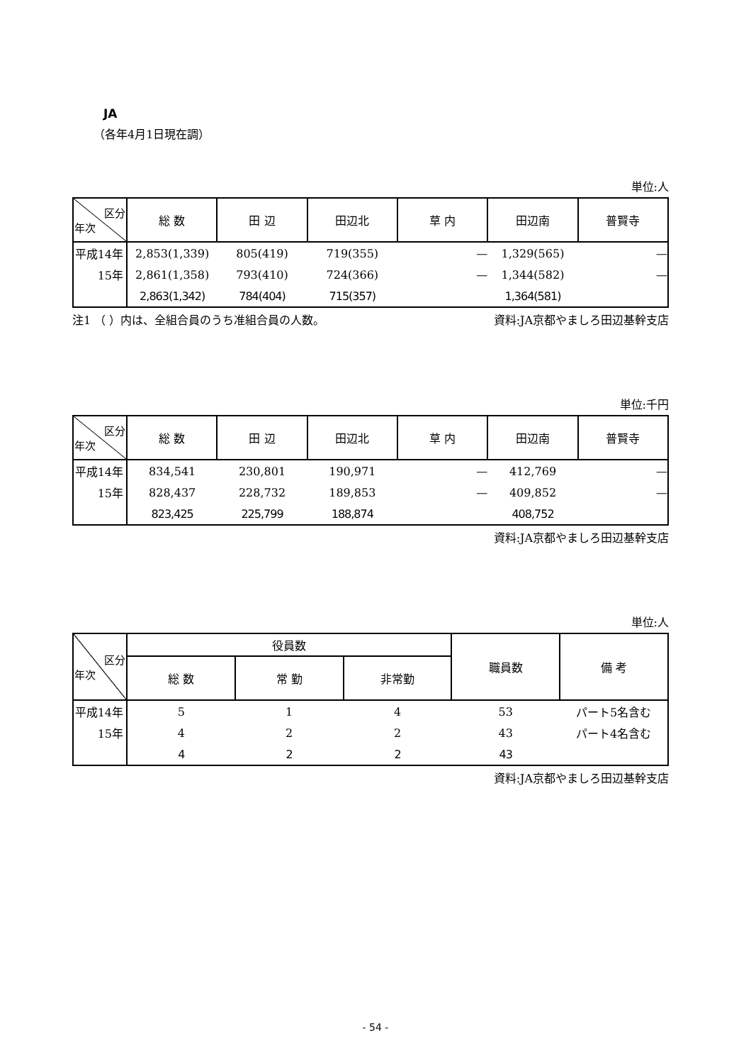JA
（各年4月1日現在調）
単位:人
| 区分 年次 | 総 数 | 田 辺 | 田辺北 | 草 内 | 田辺南 | 普賢寺 |
| --- | --- | --- | --- | --- | --- | --- |
| 平成14年 | 2,853(1,339) | 805(419) | 719(355) | — | 1,329(565) | — |
| 15年 | 2,861(1,358) | 793(410) | 724(366) | — | 1,344(582) | — |
| | 2,863(1,342) | 784(404) | 715(357) | | 1,364(581) | |
注1 （ ）内は、全組合員のうち准組合員の人数。 資料:JA京都やましろ田辺基幹支店
単位:千円
| 区分 年次 | 総 数 | 田 辺 | 田辺北 | 草 内 | 田辺南 | 普賢寺 |
| --- | --- | --- | --- | --- | --- | --- |
| 平成14年 | 834,541 | 230,801 | 190,971 | — | 412,769 | — |
| 15年 | 828,437 | 228,732 | 189,853 | — | 409,852 | — |
| | 823,425 | 225,799 | 188,874 | | 408,752 | |
資料:JA京都やましろ田辺基幹支店
単位:人
| 区分 年次 | 役員数 | | | 職員数 | 備 考 |
| --- | --- | --- | --- | --- | --- |
| | 総 数 | 常 勤 | 非常勤 | | |
| 平成14年 | 5 | 1 | 4 | 53 | パート5名含む |
| 15年 | 4 | 2 | 2 | 43 | パート4名含む |
| | 4 | 2 | 2 | 43 | |
資料:JA京都やましろ田辺基幹支店
- 54 -